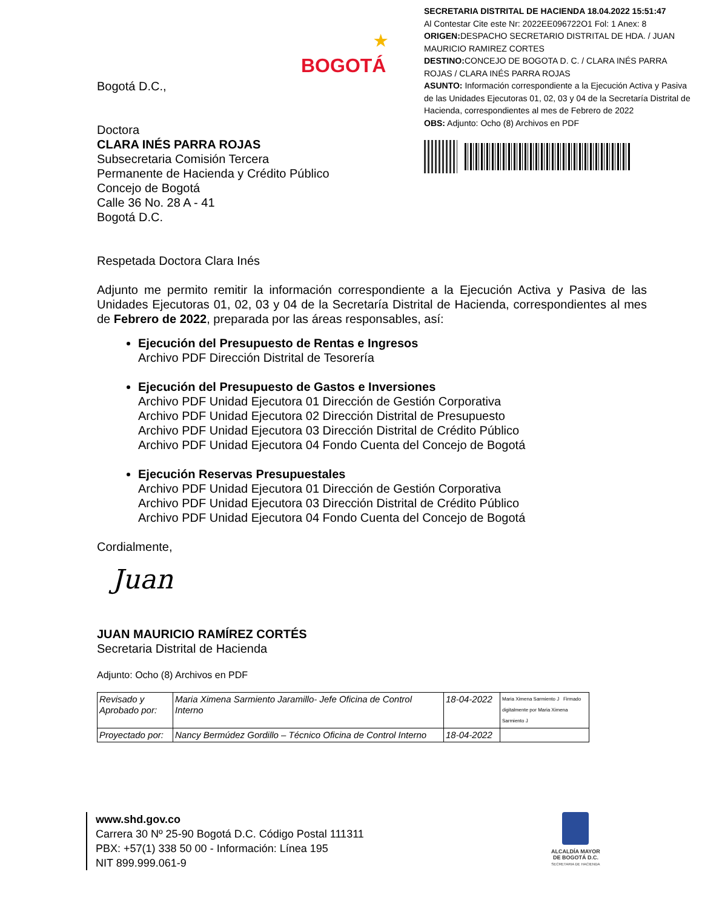SECRETARIA DISTRITAL DE HACIENDA 18.04.2022 15:51:47
Al Contestar Cite este Nr: 2022EE096722O1 Fol: 1 Anex: 8
ORIGEN: DESPACHO SECRETARIO DISTRITAL DE HDA. / JUAN MAURICIO RAMIREZ CORTES
DESTINO: CONCEJO DE BOGOTA D. C. / CLARA INÉS PARRA ROJAS / CLARA INÉS PARRA ROJAS
ASUNTO: Información correspondiente a la Ejecución Activa y Pasiva de las Unidades Ejecutoras 01, 02, 03 y 04 de la Secretaría Distrital de Hacienda, correspondientes al mes de Febrero de 2022
OBS: Adjunto: Ocho (8) Archivos en PDF
BOGOTÁ
★
Bogotá D.C.,
Doctora
CLARA INÉS PARRA ROJAS
Subsecretaria Comisión Tercera
Permanente de Hacienda y Crédito Público
Concejo de Bogotá
Calle 36 No. 28 A - 41
Bogotá D.C.
Respetada Doctora Clara Inés
Adjunto me permito remitir la información correspondiente a la Ejecución Activa y Pasiva de las Unidades Ejecutoras 01, 02, 03 y 04 de la Secretaría Distrital de Hacienda, correspondientes al mes de Febrero de 2022, preparada por las áreas responsables, así:
Ejecución del Presupuesto de Rentas e Ingresos
Archivo PDF Dirección Distrital de Tesorería
Ejecución del Presupuesto de Gastos e Inversiones
Archivo PDF Unidad Ejecutora 01 Dirección de Gestión Corporativa
Archivo PDF Unidad Ejecutora 02 Dirección Distrital de Presupuesto
Archivo PDF Unidad Ejecutora 03 Dirección Distrital de Crédito Público
Archivo PDF Unidad Ejecutora 04 Fondo Cuenta del Concejo de Bogotá
Ejecución Reservas Presupuestales
Archivo PDF Unidad Ejecutora 01 Dirección de Gestión Corporativa
Archivo PDF Unidad Ejecutora 03 Dirección Distrital de Crédito Público
Archivo PDF Unidad Ejecutora 04 Fondo Cuenta del Concejo de Bogotá
Cordialmente,
Juan
JUAN MAURICIO RAMÍREZ CORTÉS
Secretaria Distrital de Hacienda
Adjunto: Ocho (8) Archivos en PDF
| Revisado y Aprobado por: | Maria Ximena Sarmiento Jaramillo- Jefe Oficina de Control Interno | 18-04-2022 | Maria Ximena Sarmiento J Firmado digitalmente por Maria Ximena Sarmiento J |
| Proyectado por: | Nancy Bermúdez Gordillo – Técnico Oficina de Control Interno | 18-04-2022 | |
www.shd.gov.co
Carrera 30 Nº 25-90 Bogotá D.C. Código Postal 111311
PBX: +57(1) 338 50 00 - Información: Línea 195
NIT 899.999.061-9
ALCALDÍA MAYOR
DE BOGOTÁ D.C.
SECRETARIA DE HACIENDA